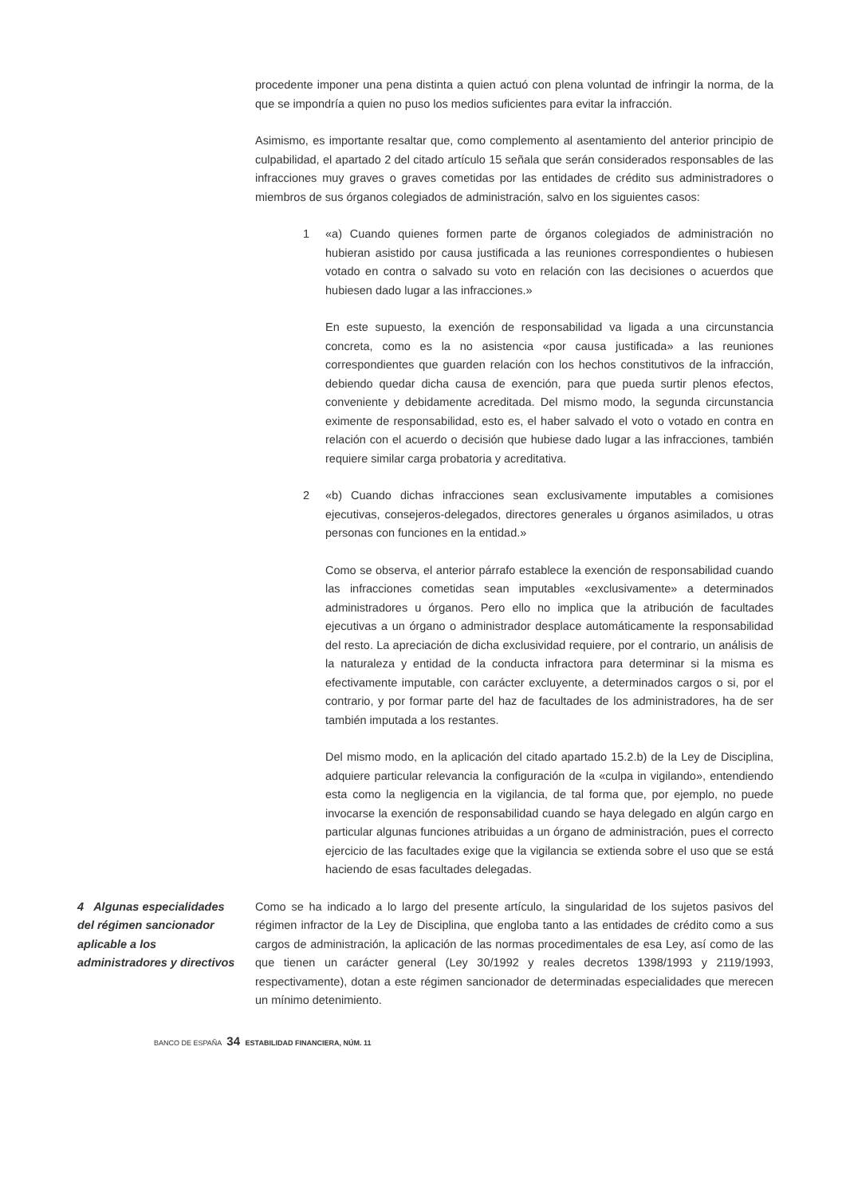procedente imponer una pena distinta a quien actuó con plena voluntad de infringir la norma, de la que se impondría a quien no puso los medios suficientes para evitar la infracción.
Asimismo, es importante resaltar que, como complemento al asentamiento del anterior principio de culpabilidad, el apartado 2 del citado artículo 15 señala que serán considerados responsables de las infracciones muy graves o graves cometidas por las entidades de crédito sus administradores o miembros de sus órganos colegiados de administración, salvo en los siguientes casos:
1 «a) Cuando quienes formen parte de órganos colegiados de administración no hubieran asistido por causa justificada a las reuniones correspondientes o hubiesen votado en contra o salvado su voto en relación con las decisiones o acuerdos que hubiesen dado lugar a las infracciones.»
En este supuesto, la exención de responsabilidad va ligada a una circunstancia concreta, como es la no asistencia «por causa justificada» a las reuniones correspondientes que guarden relación con los hechos constitutivos de la infracción, debiendo quedar dicha causa de exención, para que pueda surtir plenos efectos, conveniente y debidamente acreditada. Del mismo modo, la segunda circunstancia eximente de responsabilidad, esto es, el haber salvado el voto o votado en contra en relación con el acuerdo o decisión que hubiese dado lugar a las infracciones, también requiere similar carga probatoria y acreditativa.
2 «b) Cuando dichas infracciones sean exclusivamente imputables a comisiones ejecutivas, consejeros-delegados, directores generales u órganos asimilados, u otras personas con funciones en la entidad.»
Como se observa, el anterior párrafo establece la exención de responsabilidad cuando las infracciones cometidas sean imputables «exclusivamente» a determinados administradores u órganos. Pero ello no implica que la atribución de facultades ejecutivas a un órgano o administrador desplace automáticamente la responsabilidad del resto. La apreciación de dicha exclusividad requiere, por el contrario, un análisis de la naturaleza y entidad de la conducta infractora para determinar si la misma es efectivamente imputable, con carácter excluyente, a determinados cargos o si, por el contrario, y por formar parte del haz de facultades de los administradores, ha de ser también imputada a los restantes.
Del mismo modo, en la aplicación del citado apartado 15.2.b) de la Ley de Disciplina, adquiere particular relevancia la configuración de la «culpa in vigilando», entendiendo esta como la negligencia en la vigilancia, de tal forma que, por ejemplo, no puede invocarse la exención de responsabilidad cuando se haya delegado en algún cargo en particular algunas funciones atribuidas a un órgano de administración, pues el correcto ejercicio de las facultades exige que la vigilancia se extienda sobre el uso que se está haciendo de esas facultades delegadas.
4 Algunas especialidades del régimen sancionador aplicable a los administradores y directivos
Como se ha indicado a lo largo del presente artículo, la singularidad de los sujetos pasivos del régimen infractor de la Ley de Disciplina, que engloba tanto a las entidades de crédito como a sus cargos de administración, la aplicación de las normas procedimentales de esa Ley, así como de las que tienen un carácter general (Ley 30/1992 y reales decretos 1398/1993 y 2119/1993, respectivamente), dotan a este régimen sancionador de determinadas especialidades que merecen un mínimo detenimiento.
BANCO DE ESPAÑA 34 ESTABILIDAD FINANCIERA, NÚM. 11